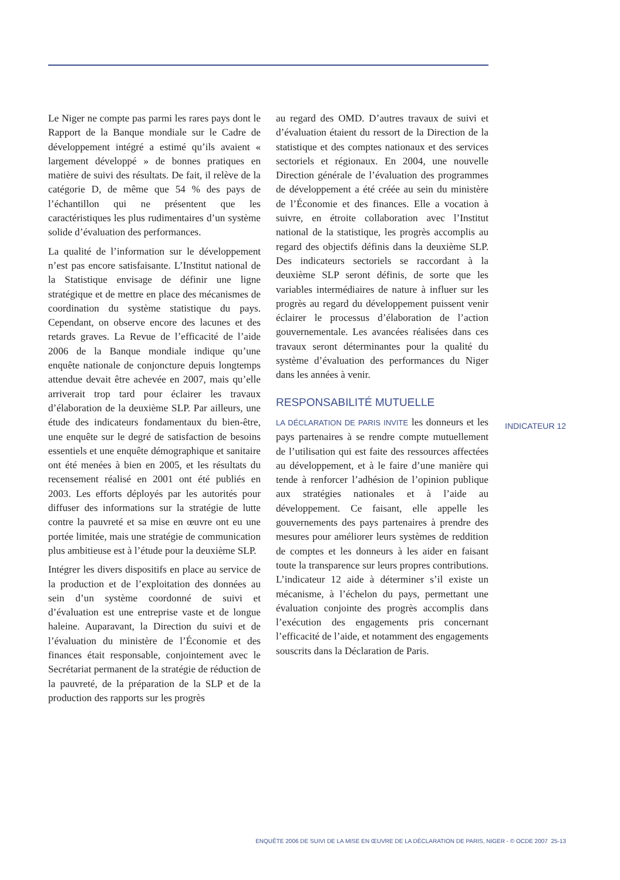Le Niger ne compte pas parmi les rares pays dont le Rapport de la Banque mondiale sur le Cadre de développement intégré a estimé qu’ils avaient « largement développé » de bonnes pratiques en matière de suivi des résultats. De fait, il relève de la catégorie D, de même que 54 % des pays de l’échantillon qui ne présentent que les caractéristiques les plus rudimentaires d’un système solide d’évaluation des performances.
La qualité de l’information sur le développement n’est pas encore satisfaisante. L’Institut national de la Statistique envisage de définir une ligne stratégique et de mettre en place des mécanismes de coordination du système statistique du pays. Cependant, on observe encore des lacunes et des retards graves. La Revue de l’efficacité de l’aide 2006 de la Banque mondiale indique qu’une enquête nationale de conjoncture depuis longtemps attendue devait être achevée en 2007, mais qu’elle arriverait trop tard pour éclairer les travaux d’élaboration de la deuxième SLP. Par ailleurs, une étude des indicateurs fondamentaux du bien-être, une enquête sur le degré de satisfaction de besoins essentiels et une enquête démographique et sanitaire ont été menées à bien en 2005, et les résultats du recensement réalisé en 2001 ont été publiés en 2003. Les efforts déployés par les autorités pour diffuser des informations sur la stratégie de lutte contre la pauvreté et sa mise en œuvre ont eu une portée limitée, mais une stratégie de communication plus ambitieuse est à l’étude pour la deuxième SLP.
Intégrer les divers dispositifs en place au service de la production et de l’exploitation des données au sein d’un système coordonné de suivi et d’évaluation est une entreprise vaste et de longue haleine. Auparavant, la Direction du suivi et de l’évaluation du ministère de l’Économie et des finances était responsable, conjointement avec le Secrétariat permanent de la stratégie de réduction de la pauvreté, de la préparation de la SLP et de la production des rapports sur les progrès
au regard des OMD. D’autres travaux de suivi et d’évaluation étaient du ressort de la Direction de la statistique et des comptes nationaux et des services sectoriels et régionaux. En 2004, une nouvelle Direction générale de l’évaluation des programmes de développement a été créée au sein du ministère de l’Économie et des finances. Elle a vocation à suivre, en étroite collaboration avec l’Institut national de la statistique, les progrès accomplis au regard des objectifs définis dans la deuxième SLP. Des indicateurs sectoriels se raccordant à la deuxième SLP seront définis, de sorte que les variables intermédiaires de nature à influer sur les progrès au regard du développement puissent venir éclairer le processus d’élaboration de l’action gouvernementale. Les avancées réalisées dans ces travaux seront déterminantes pour la qualité du système d’évaluation des performances du Niger dans les années à venir.
RESPONSABILITÉ MUTUELLE
LA DÉCLARATION DE PARIS INVITE les donneurs et les pays partenaires à se rendre compte mutuellement de l’utilisation qui est faite des ressources affectées au développement, et à le faire d’une manière qui tende à renforcer l’adhésion de l’opinion publique aux stratégies nationales et à l’aide au développement. Ce faisant, elle appelle les gouvernements des pays partenaires à prendre des mesures pour améliorer leurs systèmes de reddition de comptes et les donneurs à les aider en faisant toute la transparence sur leurs propres contributions. L’indicateur 12 aide à déterminer s’il existe un mécanisme, à l’échelon du pays, permettant une évaluation conjointe des progrès accomplis dans l’exécution des engagements pris concernant l’efficacité de l’aide, et notamment des engagements souscrits dans la Déclaration de Paris.
INDICATEUR 12
ENQUÊTE 2006 DE SUIVI DE LA MISE EN ŒUVRE DE LA DÉCLARATION DE PARIS, NIGER - © OCDE 2007 25-13